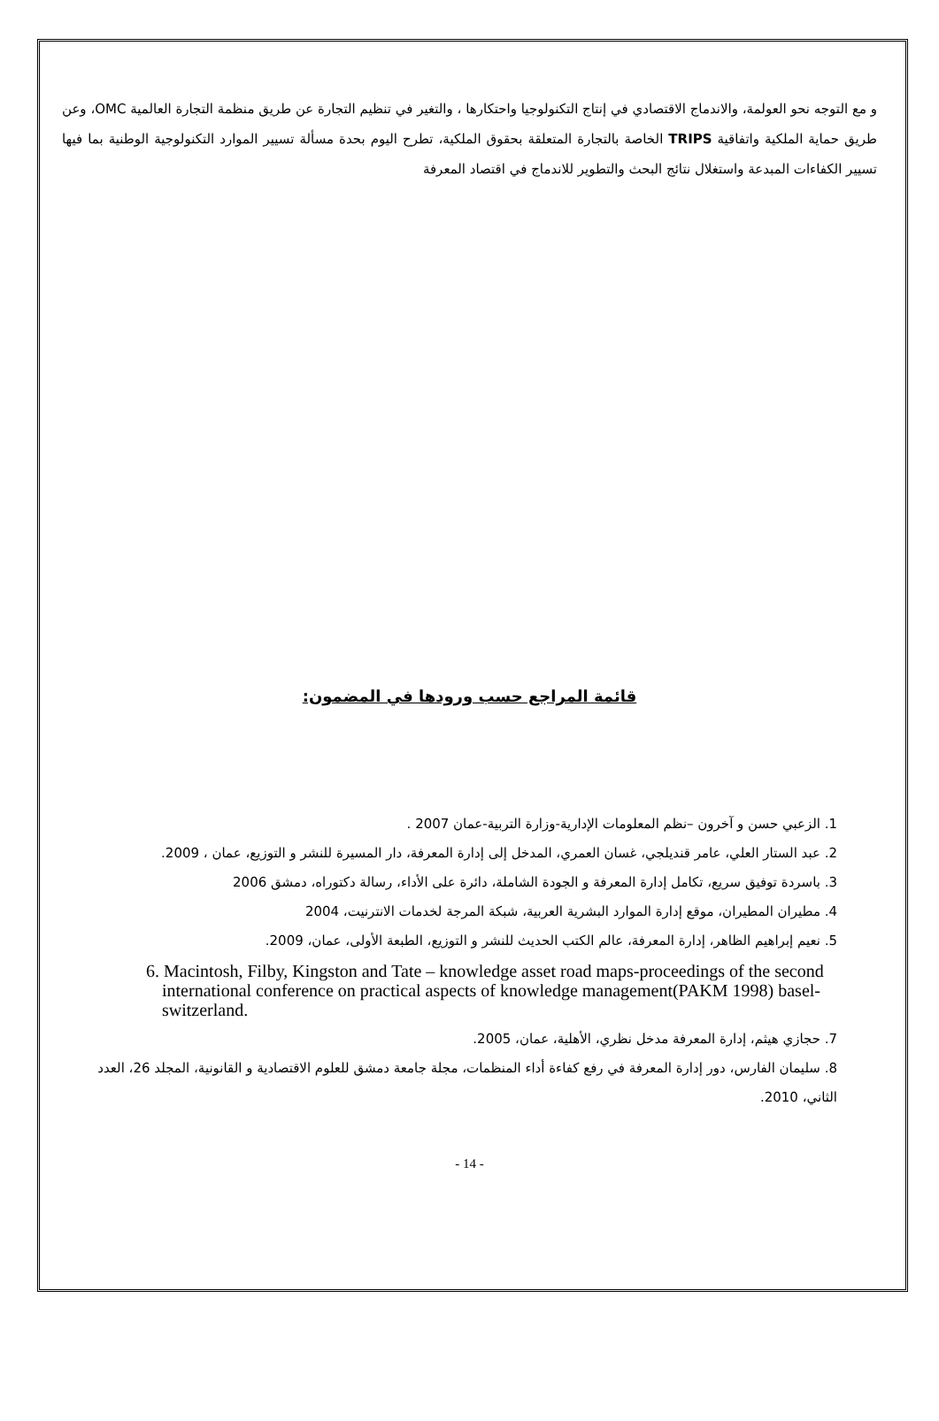و مع التوجه نحو العولمة، والاندماج الاقتصادي في إنتاج التكنولوجيا واحتكارها ، والتغير في تنظيم التجارة عن طريق منظمة التجارة العالمية OMC، وعن طريق حماية الملكية واتفاقية TRIPS الخاصة بالتجارة المتعلقة بحقوق الملكية، تطرح اليوم بحدة مسألة تسيير الموارد التكنولوجية الوطنية بما فيها تسيير الكفاءات المبدعة واستغلال نتائج البحث والتطوير للاندماج في اقتصاد المعرفة
قائمة المراجع حسب ورودها في المضمون:
1. الزعبي حسن و آخرون –نظم المعلومات الإدارية-وزارة التربية-عمان 2007 .
2. عبد الستار العلي، عامر قنديلجي، غسان العمري، المدخل إلى إدارة المعرفة، دار المسيرة للنشر و التوزيع، عمان ، 2009.
3. باسردة توفيق سريع، تكامل إدارة المعرفة و الجودة الشاملة، دائرة على الأداء، رسالة دكتوراه، دمشق 2006
4. مطيران المطيران، موقع إدارة الموارد البشرية العربية، شبكة المرجة لخدمات الانترنيت، 2004
5. نعيم إبراهيم الظاهر، إدارة المعرفة، عالم الكتب الحديث للنشر و التوزيع، الطبعة الأولى، عمان، 2009.
6. Macintosh, Filby, Kingston and Tate – knowledge asset road maps-proceedings of the second international conference on practical aspects of knowledge management(PAKM 1998) basel-switzerland.
7. حجازي هيثم، إدارة المعرفة مدخل نظري، الأهلية، عمان، 2005.
8. سليمان الفارس، دور إدارة المعرفة في رفع كفاءة أداء المنظمات، مجلة جامعة دمشق للعلوم الاقتصادية و القانونية، المجلد 26، العدد الثاني، 2010.
- 14 -